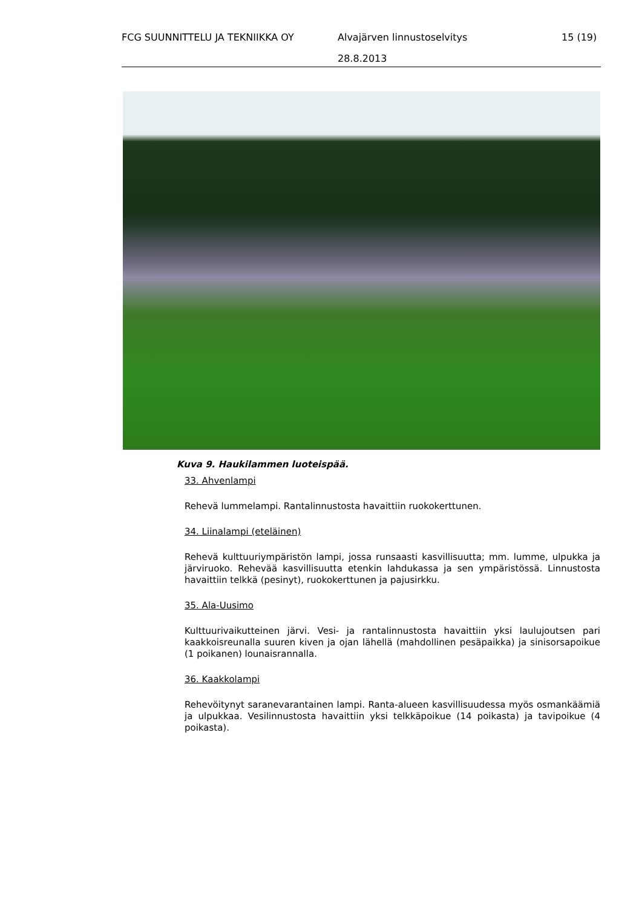FCG SUUNNITTELU JA TEKNIIKKA OY Alvajärven linnustoselvitys 15 (19)
28.8.2013
Kuva 9. Haukilammen luoteispää.
33. Ahvenlampi
Rehevä lummelampi. Rantalinnustosta havaittiin ruokokerttunen.
34. Liinalampi (eteläinen)
Rehevä kulttuuriympäristön lampi, jossa runsaasti kasvillisuutta; mm. lumme, ulpukka ja järviruoko. Rehevää kasvillisuutta etenkin lahdukassa ja sen ympäristössä. Linnustosta havaittiin telkkä (pesinyt), ruokokerttunen ja pajusirkku.
35. Ala-Uusimo
Kulttuurivaikutteinen järvi. Vesi- ja rantalinnustosta havaittiin yksi laulujoutsen pari kaakkoisreunalla suuren kiven ja ojan lähellä (mahdollinen pesäpaikka) ja sinisorsapoikue (1 poikanen) lounaisrannalla.
36. Kaakkolampi
Rehevöitynyt saranevarantainen lampi. Ranta-alueen kasvillisuudessa myös osmankäämiä ja ulpukkaa. Vesilinnustosta havaittiin yksi telkkäpoikue (14 poikasta) ja tavipoikue (4 poikasta).